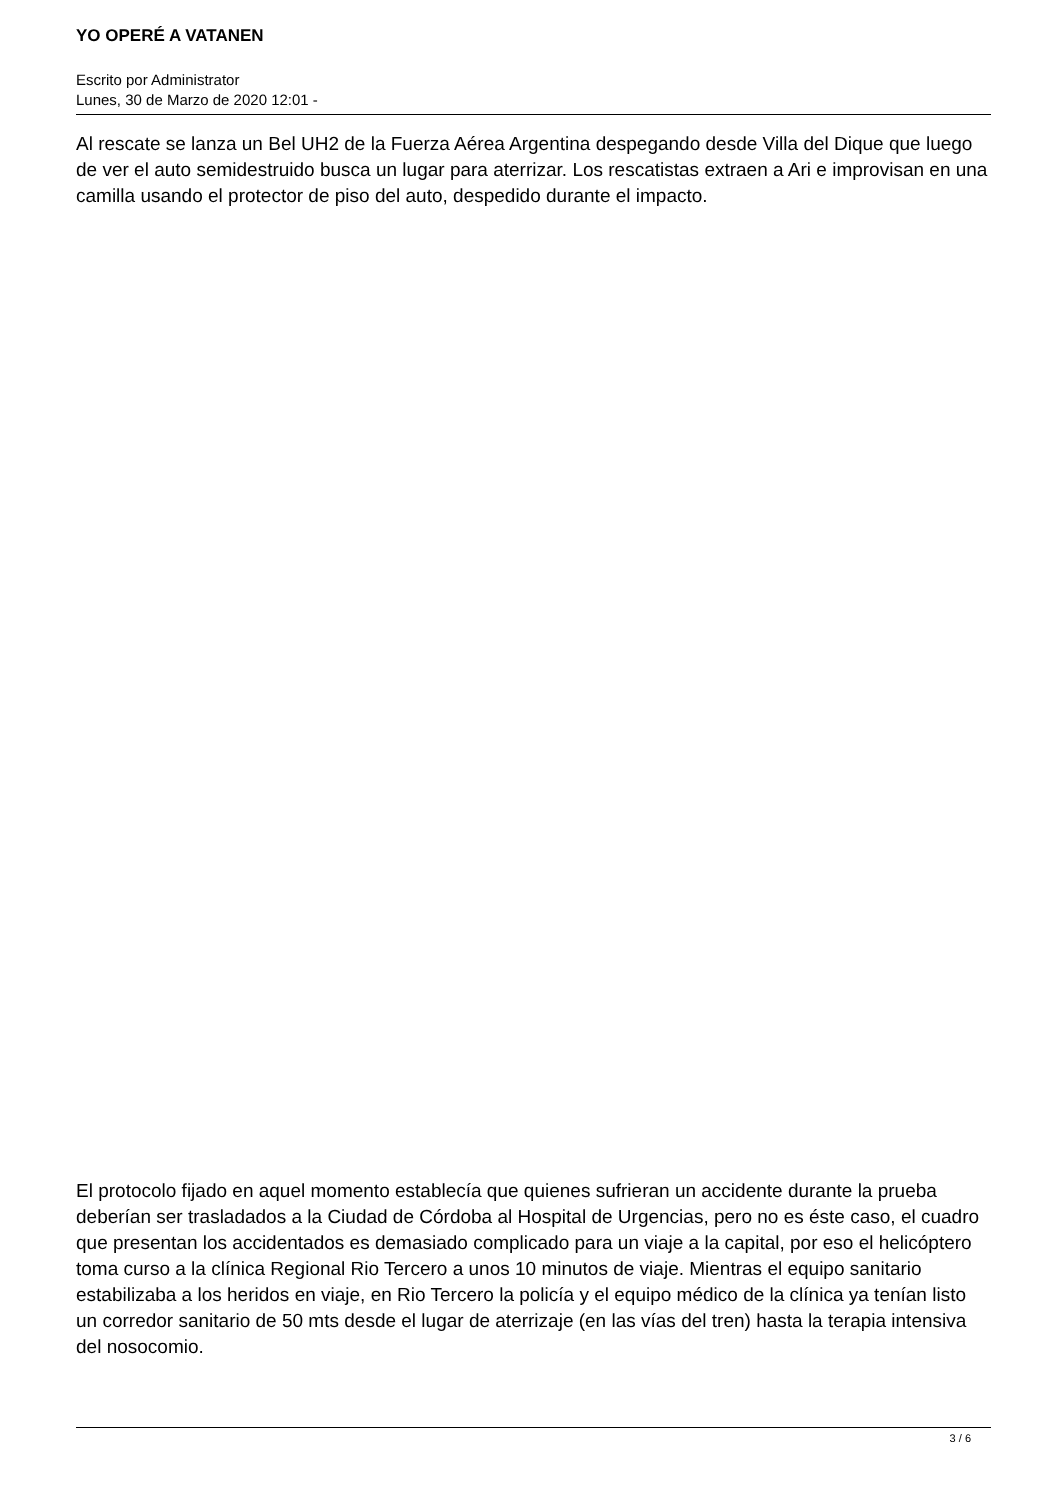YO OPERÉ A VATANEN
Escrito por Administrator
Lunes, 30 de Marzo de 2020 12:01 -
Al rescate se lanza un Bel UH2 de la Fuerza Aérea Argentina despegando desde Villa del Dique que luego de ver el auto semidestruido busca un lugar para aterrizar. Los rescatistas extraen a Ari e improvisan en una camilla usando el protector de piso del auto, despedido durante el impacto.
El protocolo fijado en aquel momento establecía que quienes sufrieran un accidente durante la prueba deberían ser trasladados a la Ciudad de Córdoba al Hospital de Urgencias, pero no es éste caso, el cuadro que presentan los accidentados es demasiado complicado para un viaje a la capital, por eso el helicóptero toma curso a la clínica Regional Rio Tercero a unos 10 minutos de viaje. Mientras el equipo sanitario estabilizaba a los heridos en viaje, en Rio Tercero la policía y el equipo médico de la clínica ya tenían listo un corredor sanitario de 50 mts desde el lugar de aterrizaje (en las vías del tren) hasta la terapia intensiva del nosocomio.
3 / 6